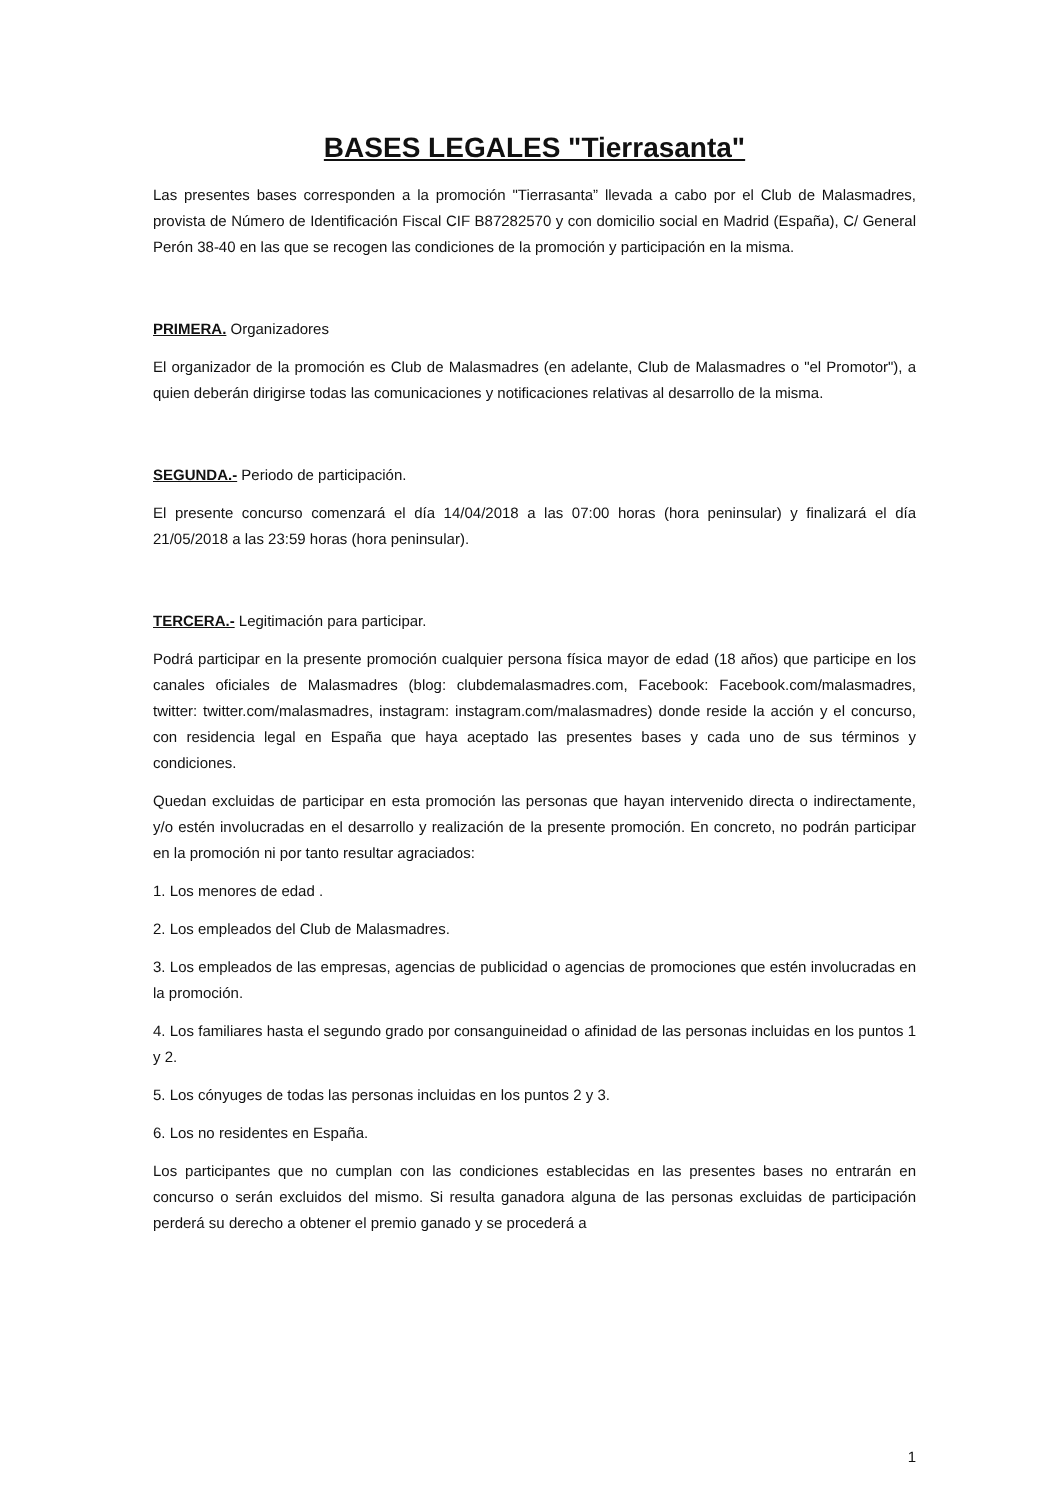BASES LEGALES "Tierrasanta"
Las presentes bases corresponden a la promoción "Tierrasanta” llevada a cabo por el Club de Malasmadres, provista de Número de Identificación Fiscal CIF B87282570 y con domicilio social en Madrid (España), C/ General Perón 38-40 en las que se recogen las condiciones de la promoción y participación en la misma.
PRIMERA. Organizadores
El organizador de la promoción es Club de Malasmadres (en adelante, Club de Malasmadres o "el Promotor"), a quien deberán dirigirse todas las comunicaciones y notificaciones relativas al desarrollo de la misma.
SEGUNDA.- Periodo de participación.
El presente concurso comenzará el día 14/04/2018 a las 07:00 horas (hora peninsular) y finalizará el día 21/05/2018 a las 23:59 horas (hora peninsular).
TERCERA.- Legitimación para participar.
Podrá participar en la presente promoción cualquier persona física mayor de edad (18 años) que participe en los canales oficiales de Malasmadres (blog: clubdemalasmadres.com, Facebook: Facebook.com/malasmadres, twitter: twitter.com/malasmadres, instagram: instagram.com/malasmadres) donde reside la acción y el concurso, con residencia legal en España que haya aceptado las presentes bases y cada uno de sus términos y condiciones.
Quedan excluidas de participar en esta promoción las personas que hayan intervenido directa o indirectamente, y/o estén involucradas en el desarrollo y realización de la presente promoción. En concreto, no podrán participar en la promoción ni por tanto resultar agraciados:
1. Los menores de edad .
2. Los empleados del Club de Malasmadres.
3. Los empleados de las empresas, agencias de publicidad o agencias de promociones que estén involucradas en la promoción.
4. Los familiares hasta el segundo grado por consanguineidad o afinidad de las personas incluidas en los puntos 1 y 2.
5. Los cónyuges de todas las personas incluidas en los puntos 2 y 3.
6. Los no residentes en España.
Los participantes que no cumplan con las condiciones establecidas en las presentes bases no entrarán en concurso o serán excluidos del mismo. Si resulta ganadora alguna de las personas excluidas de participación perderá su derecho a obtener el premio ganado y se procederá a
1